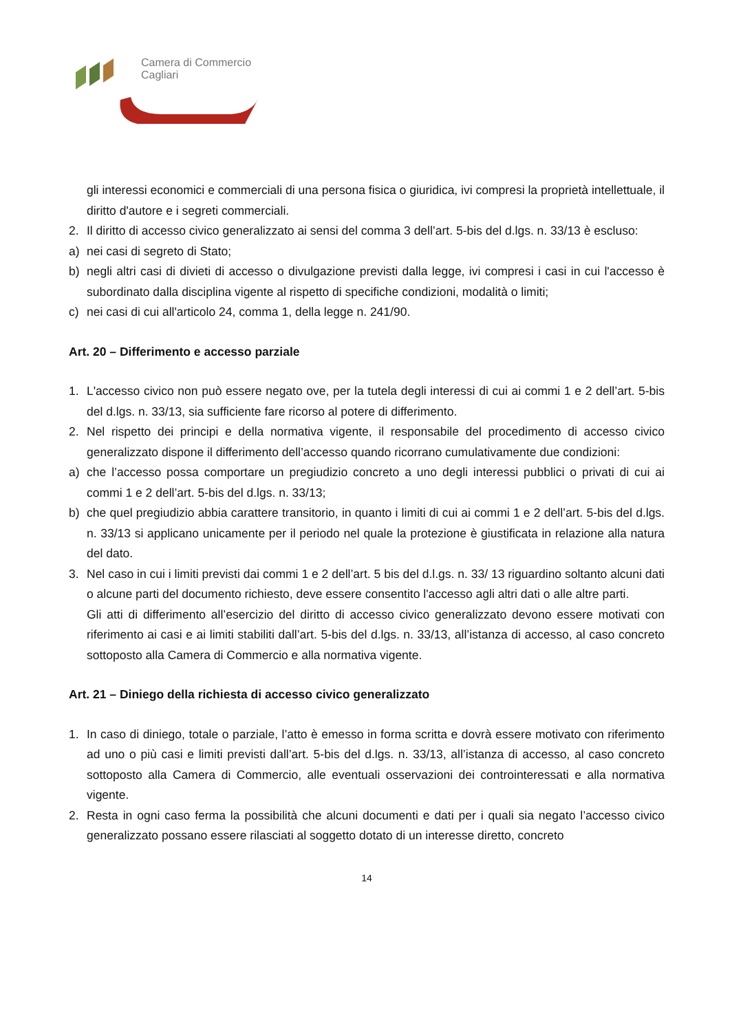Camera di Commercio
Cagliari
gli interessi economici e commerciali di una persona fisica o giuridica, ivi compresi la proprietà intellettuale, il diritto d'autore e i segreti commerciali.
2. Il diritto di accesso civico generalizzato ai sensi del comma 3 dell’art. 5-bis del d.lgs. n. 33/13 è escluso:
a) nei casi di segreto di Stato;
b) negli altri casi di divieti di accesso o divulgazione previsti dalla legge, ivi compresi i casi in cui l'accesso è subordinato dalla disciplina vigente al rispetto di specifiche condizioni, modalità o limiti;
c) nei casi di cui all'articolo 24, comma 1, della legge n. 241/90.
Art. 20 – Differimento e accesso parziale
1. L'accesso civico non può essere negato ove, per la tutela degli interessi di cui ai commi 1 e 2 dell’art. 5-bis del d.lgs. n. 33/13, sia sufficiente fare ricorso al potere di differimento.
2. Nel rispetto dei principi e della normativa vigente, il responsabile del procedimento di accesso civico generalizzato dispone il differimento dell’accesso quando ricorrano cumulativamente due condizioni:
a) che l’accesso possa comportare un pregiudizio concreto a uno degli interessi pubblici o privati di cui ai commi 1 e 2 dell’art. 5-bis del d.lgs. n. 33/13;
b) che quel pregiudizio abbia carattere transitorio, in quanto i limiti di cui ai commi 1 e 2 dell’art. 5-bis del d.lgs. n. 33/13 si applicano unicamente per il periodo nel quale la protezione è giustificata in relazione alla natura del dato.
3. Nel caso in cui i limiti previsti dai commi 1 e 2 dell’art. 5 bis del d.l.gs. n. 33/ 13 riguardino soltanto alcuni dati o alcune parti del documento richiesto, deve essere consentito l'accesso agli altri dati o alle altre parti.
Gli atti di differimento all’esercizio del diritto di accesso civico generalizzato devono essere motivati con riferimento ai casi e ai limiti stabiliti dall’art. 5-bis del d.lgs. n. 33/13, all’istanza di accesso, al caso concreto sottoposto alla Camera di Commercio e alla normativa vigente.
Art. 21 – Diniego della richiesta di accesso civico generalizzato
1. In caso di diniego, totale o parziale, l’atto è emesso in forma scritta e dovrà essere motivato con riferimento ad uno o più casi e limiti previsti dall’art. 5-bis del d.lgs. n. 33/13, all’istanza di accesso, al caso concreto sottoposto alla Camera di Commercio, alle eventuali osservazioni dei controinteressati e alla normativa vigente.
2. Resta in ogni caso ferma la possibilità che alcuni documenti e dati per i quali sia negato l’accesso civico generalizzato possano essere rilasciati al soggetto dotato di un interesse diretto, concreto
14